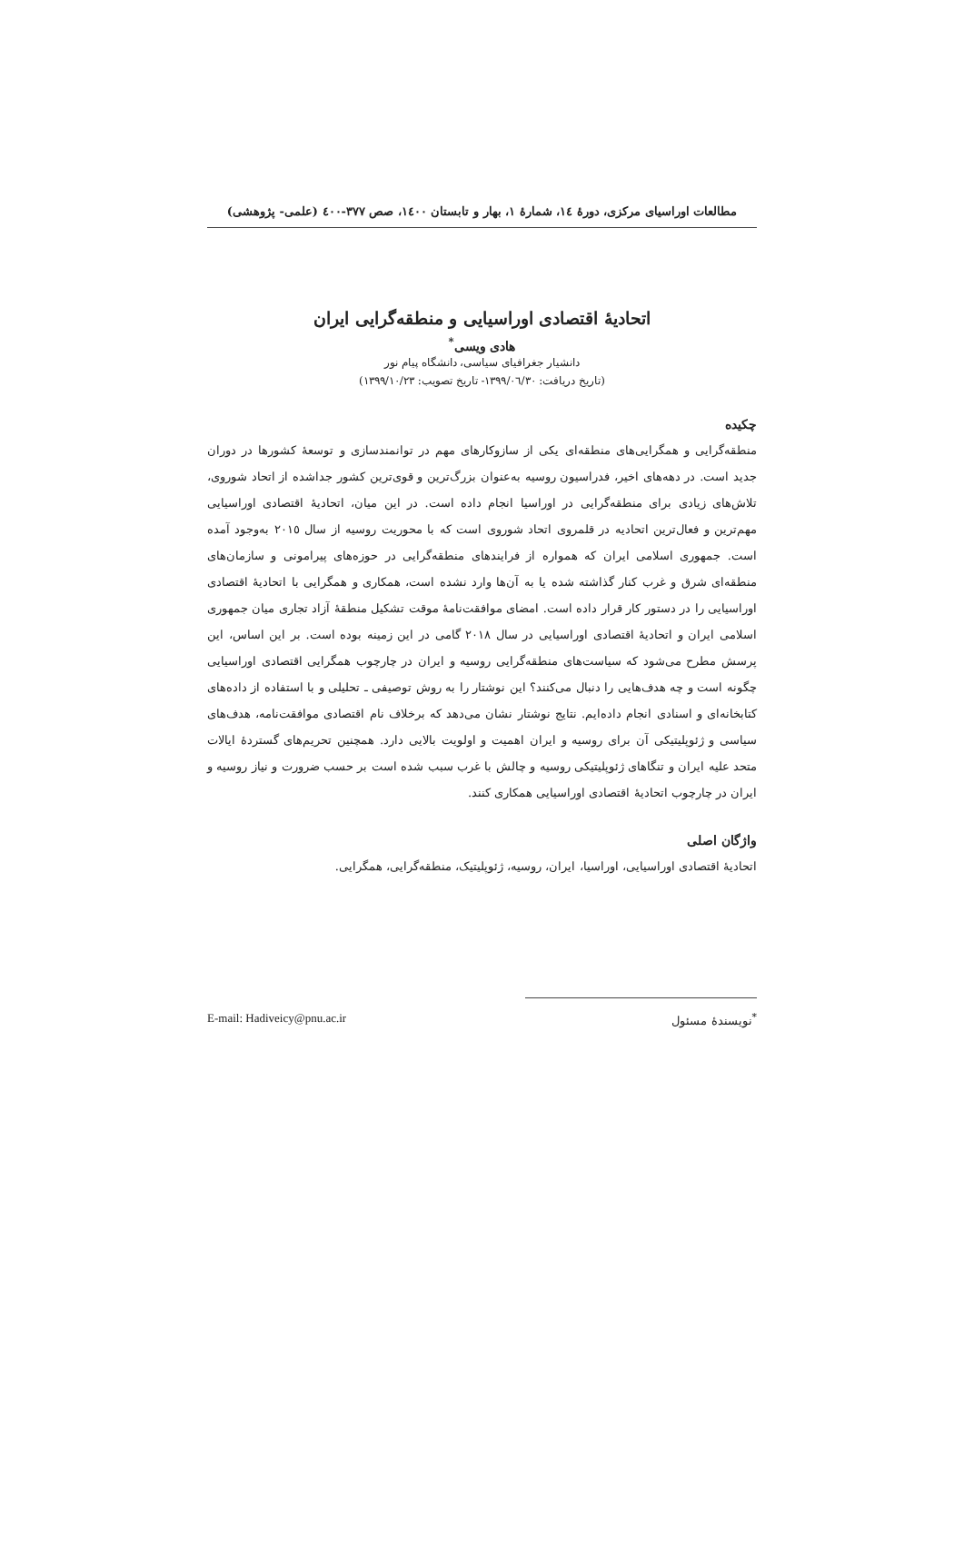مطالعات اوراسیای مرکزی، دورهٔ ١٤، شمارهٔ ١، بهار و تابستان ١٤٠٠، صص ٣٧٧-٤٠٠ (علمی- پژوهشی)
اتحادیهٔ اقتصادی اوراسیایی و منطقه‌گرایی ایران
هادی ویسی<sup>*</sup>
دانشیار جغرافیای سیاسی، دانشگاه پیام نور
(تاریخ دریافت: ١٣٩٩/٠٦/٣٠- تاریخ تصویب: ١٣٩٩/١٠/٢٣)
چکیده
منطقه‌گرایی و همگرایی‌های منطقه‌ای یکی از سازوکارهای مهم در توانمندسازی و توسعهٔ کشورها در دوران جدید است. در دهه‌های اخیر، فدراسیون روسیه به‌عنوان بزرگ‌ترین و قوی‌ترین کشور جداشده از اتحاد شوروی، تلاش‌های زیادی برای منطقه‌گرایی در اوراسیا انجام داده است. در این میان، اتحادیهٔ اقتصادی اوراسیایی مهم‌ترین و فعال‌ترین اتحادیه در قلمروی اتحاد شوروی است که با محوریت روسیه از سال ٢٠١٥ به‌وجود آمده است. جمهوری اسلامی ایران که همواره از فرایندهای منطقه‌گرایی در حوزه‌های پیرامونی و سازمان‌های منطقه‌ای شرق و غرب کنار گذاشته شده یا به آن‌ها وارد نشده است، همکاری و همگرایی با اتحادیهٔ اقتصادی اوراسیایی را در دستور کار قرار داده است. امضای موافقت‌نامهٔ موقت تشکیل منطقهٔ آزاد تجاری میان جمهوری اسلامی ایران و اتحادیهٔ اقتصادی اوراسیایی در سال ٢٠١٨ گامی در این زمینه بوده است. بر این اساس، این پرسش مطرح می‌شود که سیاست‌های منطقه‌گرایی روسیه و ایران در چارچوب همگرایی اقتصادی اوراسیایی چگونه است و چه هدف‌هایی را دنبال می‌کنند؟ این نوشتار را به روش توصیفی ـ تحلیلی و با استفاده از داده‌های کتابخانه‌ای و اسنادی انجام داده‌ایم. نتایج نوشتار نشان می‌دهد که برخلاف نام اقتصادی موافقت‌نامه، هدف‌های سیاسی و ژئوپلیتیکی آن برای روسیه و ایران اهمیت و اولویت بالایی دارد. همچنین تحریم‌های گستردهٔ ایالات متحد علیه ایران و تنگاهای ژئوپلیتیکی روسیه و چالش با غرب سبب شده است بر حسب ضرورت و نیاز روسیه و ایران در چارچوب اتحادیهٔ اقتصادی اوراسیایی همکاری کنند.
واژگان اصلی
اتحادیهٔ اقتصادی اوراسیایی، اوراسیا، ایران، روسیه، ژئوپلیتیک، منطقه‌گرایی، همگرایی.
<sup>*</sup> نویسندهٔ مسئول E-mail: Hadiveicy@pnu.ac.ir